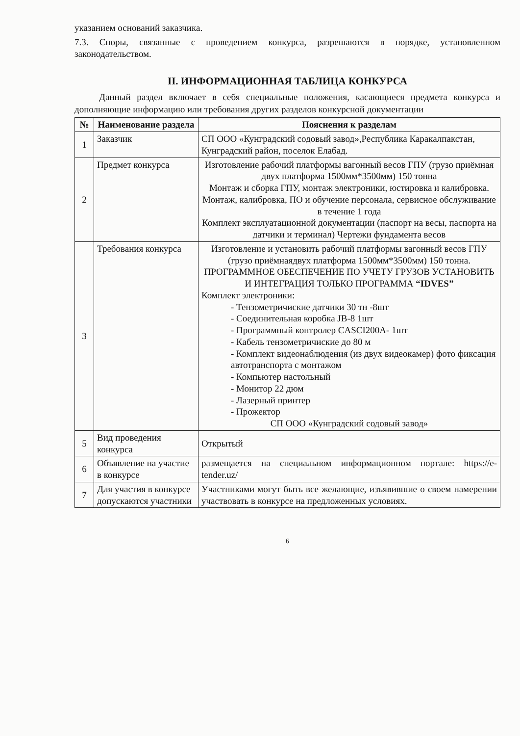указанием оснований заказчика.
7.3. Споры, связанные с проведением конкурса, разрешаются в порядке, установленном законодательством.
II. ИНФОРМАЦИОННАЯ ТАБЛИЦА КОНКУРСА
Данный раздел включает в себя специальные положения, касающиеся предмета конкурса и дополняющие информацию или требования других разделов конкурсной документации
| № | Наименование раздела | Пояснения к разделам |
| --- | --- | --- |
| 1 | Заказчик | СП ООО «Кунградский содовый завод»,Республика Каракалпакстан, Кунградский район, поселок Елабад. |
| 2 | Предмет конкурса | Изготовление рабочий платформы вагонный весов ГПУ (грузо приёмная двух платформа 1500мм*3500мм) 150 тонна Монтаж и сборка ГПУ, монтаж электроники, юстировка и калибровка. Монтаж, калибровка, ПО и обучение персонала, сервисное обслуживание в течение 1 года Комплект эксплуатационной документации (паспорт на весы, паспорта на датчики и терминал) Чертежи фундамента весов |
| 3 | Требования конкурса | Изготовление и установить рабочий платформы вагонный весов ГПУ (грузо приёмнаядвух платформа 1500мм*3500мм) 150 тонна. ПРОГРАММНОЕ ОБЕСПЕЧЕНИЕ ПО УЧЕТУ ГРУЗОВ УСТАНОВИТЬ И ИНТЕГРАЦИЯ ТОЛЬКО ПРОГРАММА “IDVES” Комплект электроники: - Тензометричиские датчики 30 тн -8шт - Соединительная коробка JB-8 1шт - Программный контролер CASCI200A- 1шт - Кабель тензометричиские до 80 м - Комплект видеонаблюдения (из двух видеокамер) фото фиксация автотранспорта с монтажом - Компьютер настольный - Монитор 22 дюм - Лазерный принтер - Прожектор СП ООО «Кунградский содовый завод» |
| 5 | Вид проведения конкурса | Открытый |
| 6 | Объявление на участие в конкурсе | размещается на специальном информационном портале: https://e-tender.uz/ |
| 7 | Для участия в конкурсе допускаются участники | Участниками могут быть все желающие, изъявившие о своем намерении участвовать в конкурсе на предложенных условиях. |
6